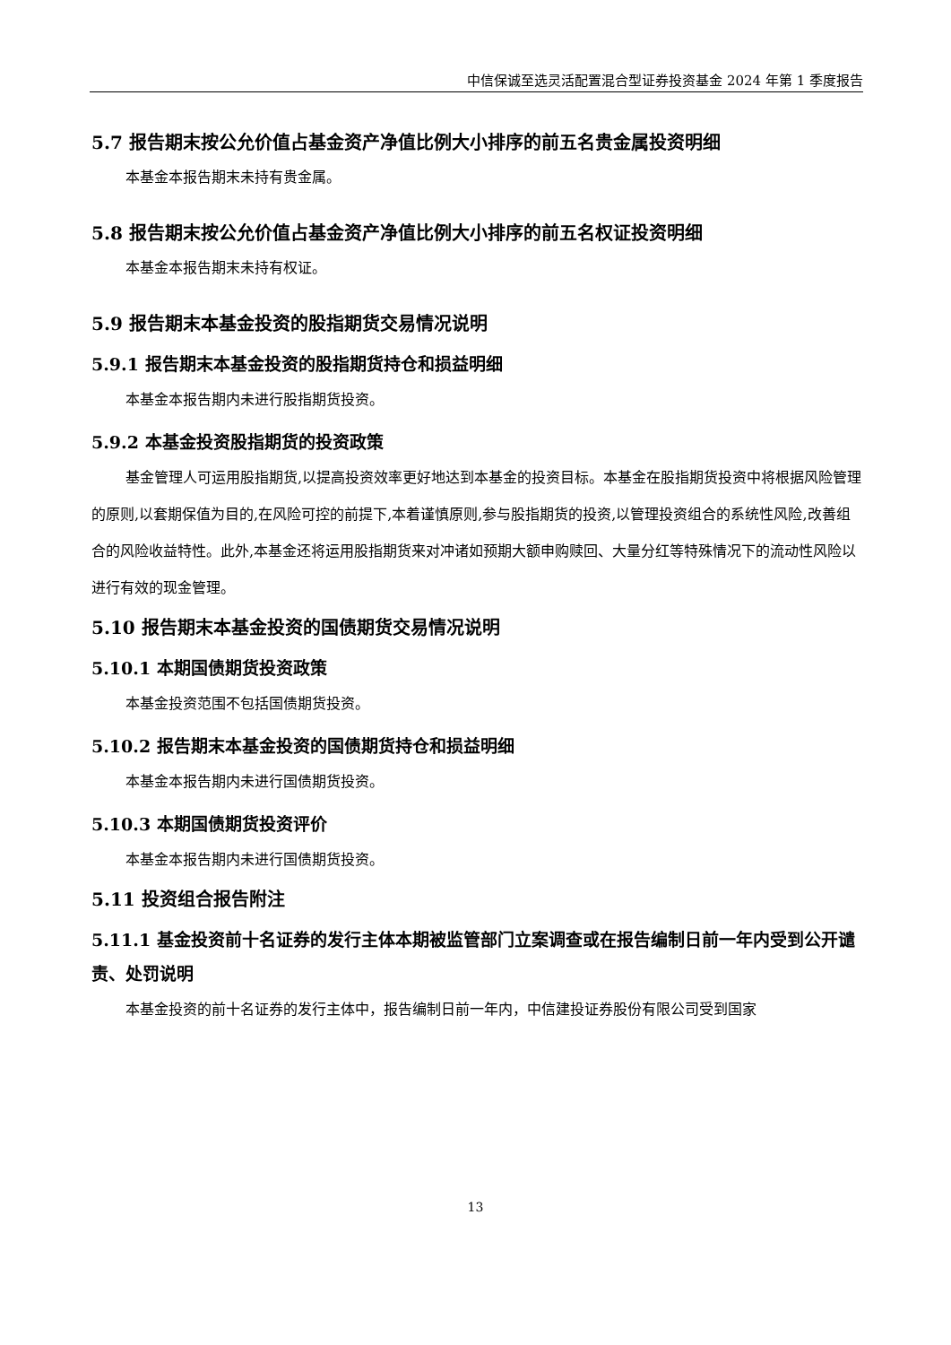中信保诚至选灵活配置混合型证券投资基金 2024 年第 1 季度报告
5.7 报告期末按公允价值占基金资产净值比例大小排序的前五名贵金属投资明细
本基金本报告期末未持有贵金属。
5.8 报告期末按公允价值占基金资产净值比例大小排序的前五名权证投资明细
本基金本报告期末未持有权证。
5.9 报告期末本基金投资的股指期货交易情况说明
5.9.1 报告期末本基金投资的股指期货持仓和损益明细
本基金本报告期内未进行股指期货投资。
5.9.2 本基金投资股指期货的投资政策
基金管理人可运用股指期货,以提高投资效率更好地达到本基金的投资目标。本基金在股指期货投资中将根据风险管理的原则,以套期保值为目的,在风险可控的前提下,本着谨慎原则,参与股指期货的投资,以管理投资组合的系统性风险,改善组合的风险收益特性。此外,本基金还将运用股指期货来对冲诸如预期大额申购赎回、大量分红等特殊情况下的流动性风险以进行有效的现金管理。
5.10 报告期末本基金投资的国债期货交易情况说明
5.10.1 本期国债期货投资政策
本基金投资范围不包括国债期货投资。
5.10.2 报告期末本基金投资的国债期货持仓和损益明细
本基金本报告期内未进行国债期货投资。
5.10.3 本期国债期货投资评价
本基金本报告期内未进行国债期货投资。
5.11 投资组合报告附注
5.11.1 基金投资前十名证券的发行主体本期被监管部门立案调查或在报告编制日前一年内受到公开谴责、处罚说明
本基金投资的前十名证券的发行主体中，报告编制日前一年内，中信建投证券股份有限公司受到国家
13